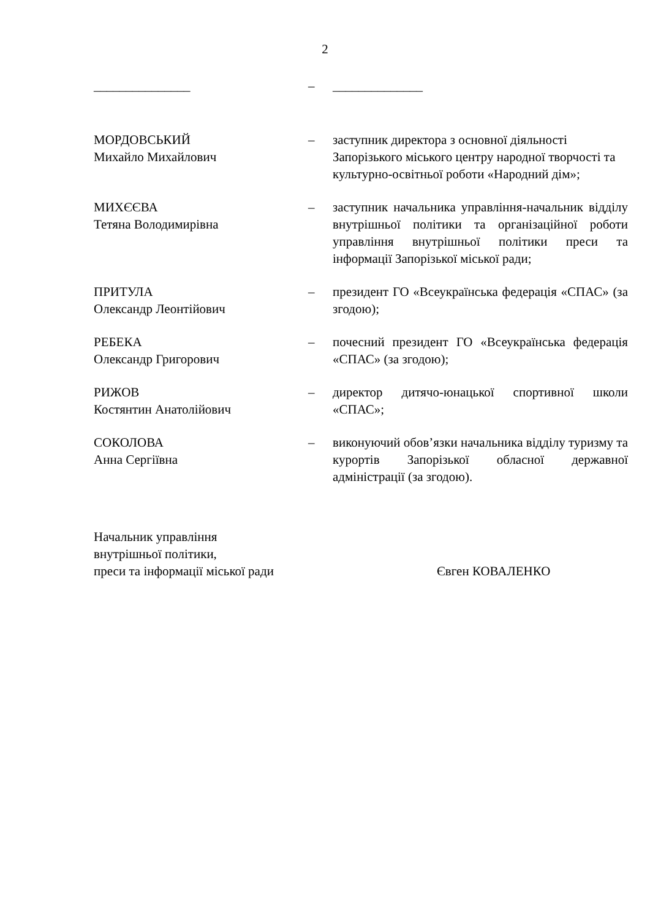2
_______________ – ______________
МОРДОВСЬКИЙ
Михайло Михайлович
– заступник директора з основної діяльності Запорізького міського центру народної творчості та культурно-освітньої роботи «Народний дім»;
МИХЄЄВА
Тетяна Володимирівна
– заступник начальника управління-начальник відділу внутрішньої політики та організаційної роботи управління внутрішньої політики преси та інформації Запорізької міської ради;
ПРИТУЛА
Олександр Леонтійович
– президент ГО «Всеукраїнська федерація «СПАС» (за згодою);
РЕБЕКА
Олександр Григорович
– почесний президент ГО «Всеукраїнська федерація «СПАС» (за згодою);
РИЖОВ
Костянтин Анатолійович
– директор дитячо-юнацької спортивної школи «СПАС»;
СОКОЛОВА
Анна Сергіївна
– виконуючий обов’язки начальника відділу туризму та курортів Запорізької обласної державної адміністрації (за згодою).
Начальник управління
внутрішньої політики,
преси та інформації міської ради
Євген КОВАЛЕНКО